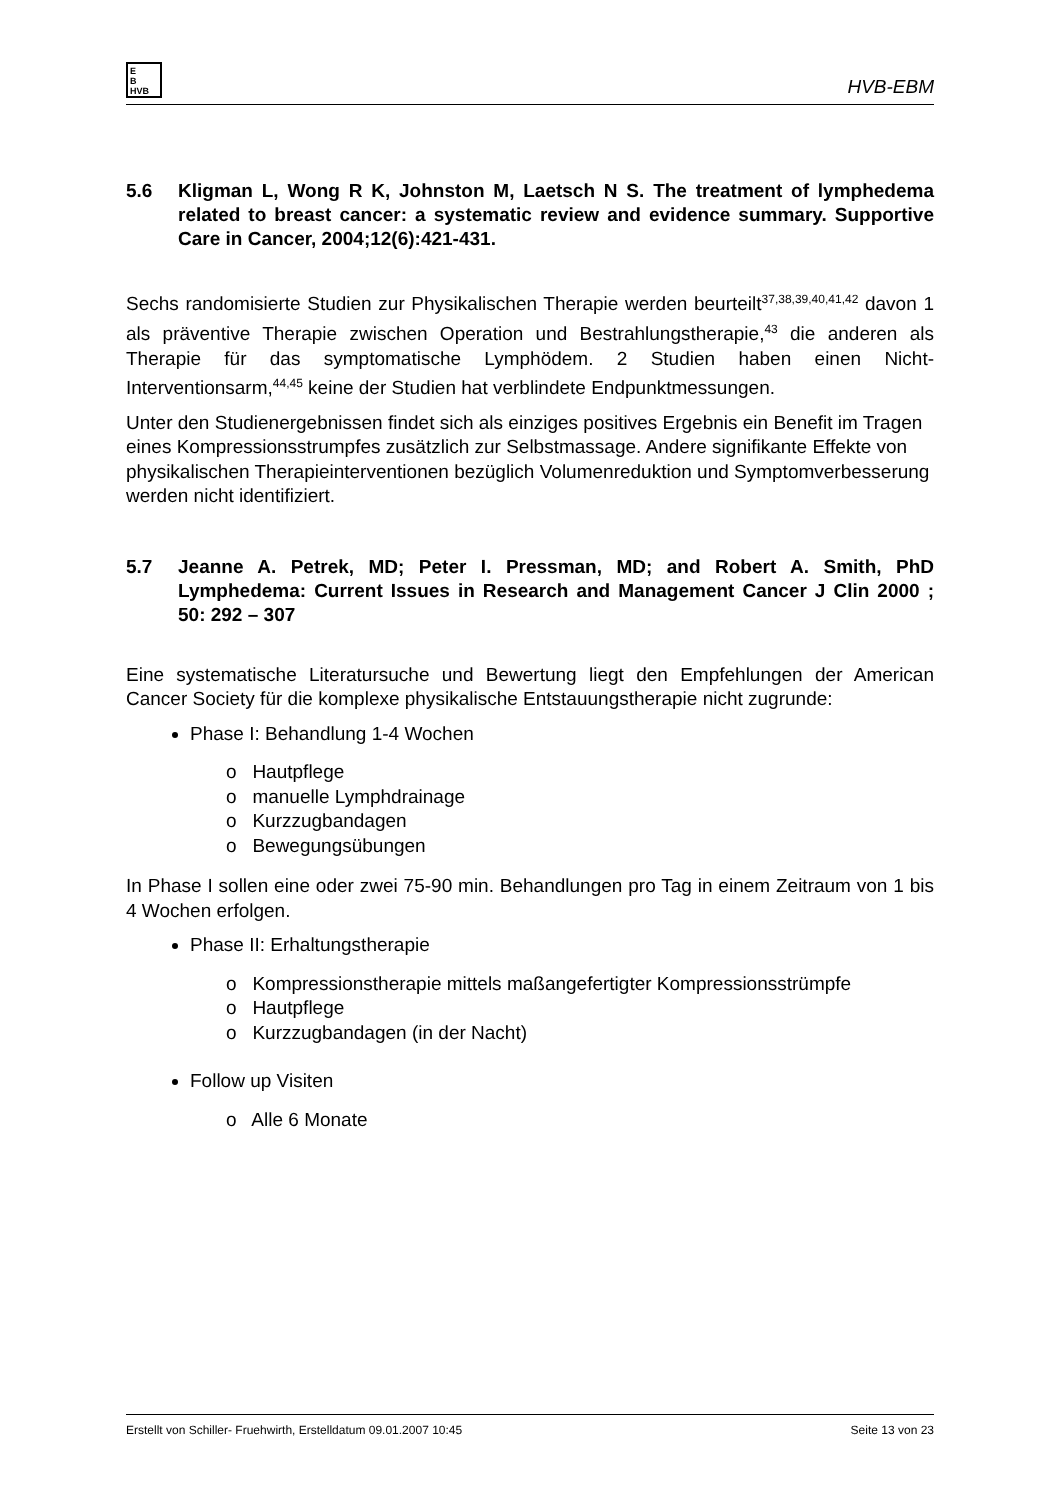E
B
HVB
HVB-EBM
5.6 Kligman L, Wong R K, Johnston M, Laetsch N S. The treatment of lymphedema related to breast cancer: a systematic review and evidence summary. Supportive Care in Cancer, 2004;12(6):421-431.
Sechs randomisierte Studien zur Physikalischen Therapie werden beurteilt<sup>37,38,39,40,41,42</sup> davon 1 als präventive Therapie zwischen Operation und Bestrahlungstherapie,<sup>43</sup> die anderen als Therapie für das symptomatische Lymphödem. 2 Studien haben einen Nicht-Interventionsarm,<sup>44,45</sup> keine der Studien hat verblindete Endpunktmessungen.
Unter den Studienergebnissen findet sich als einziges positives Ergebnis ein Benefit im Tragen eines Kompressionsstrumpfes zusätzlich zur Selbstmassage. Andere signifikante Effekte von physikalischen Therapieinterventionen bezüglich Volumenreduktion und Symptomverbesserung werden nicht identifiziert.
5.7 Jeanne A. Petrek, MD; Peter I. Pressman, MD; and Robert A. Smith, PhD Lymphedema: Current Issues in Research and Management Cancer J Clin 2000 ; 50: 292 – 307
Eine systematische Literatursuche und Bewertung liegt den Empfehlungen der American Cancer Society für die komplexe physikalische Entstauungstherapie nicht zugrunde:
Phase I: Behandlung 1-4 Wochen
o Hautpflege
o manuelle Lymphdrainage
o Kurzzugbandagen
o Bewegungsübungen
In Phase I sollen eine oder zwei 75-90 min. Behandlungen pro Tag in einem Zeitraum von 1 bis 4 Wochen erfolgen.
Phase II: Erhaltungstherapie
o Kompressionstherapie mittels maßangefertigter Kompressionsstrümpfe
o Hautpflege
o Kurzzugbandagen (in der Nacht)
Follow up Visiten
o Alle 6 Monate
Erstellt von Schiller- Fruehwirth, Erstelldatum 09.01.2007 10:45 Seite 13 von 23